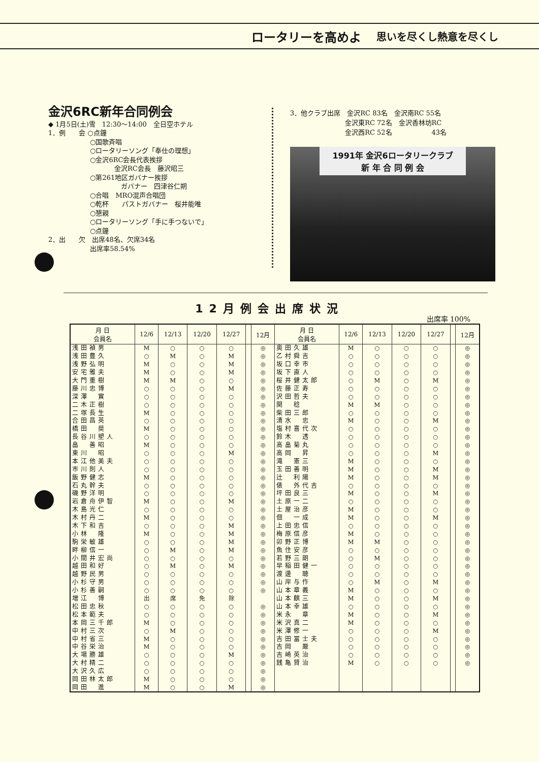ロータリーを高めよ 思いを尽くし熱意を尽くし
金沢6RC新年合同例会
◆ 1月5日(土)雪　12:30〜14:00　全日空ホテル
1．例　　会 ○点鐘
　　　　　　 ○国歌斉唱
　　　　　　 ○ロータリーソング「奉仕の理想」
　　　　　　 ○金沢6RC会長代表挨拶
　　　　　　　　　　金沢RC会長　藤沢昭三
　　　　　　 ○第261地区ガバナー挨拶
　　　　　　　　　　　ガバナー　四津谷仁朔
　　　　　　 ○合唱　MRO混声合唱団
　　　　　　 ○乾杯　　パストガバナー　桜井能唯
　　　　　　 ○懇親
　　　　　　 ○ロータリーソング「手に手つないで」
　　　　　　 ○点鐘
2．出　　欠　出席48名、欠席34名
　　　　　　 出席率58.54%
3．他クラブ出席　金沢RC 83名　金沢南RC 55名
　　　　　　　　 金沢東RC 72名　金沢香林坊RC
　　　　　　　　 金沢西RC 52名　　　　　　43名
1991年 金沢6ロータリークラブ
新 年 合 同 例 会
12月例会出席状況
出席率 100%
| 月 日 会員名 | 12/6 | 12/13 | 12/20 | 12/27 | | 12月 | 月 日 会員名 | 12/6 | 12/13 | 12/20 | 12/27 | | 12月 |
| --- | --- | --- | --- | --- | --- | --- | --- | --- | --- | --- | --- | --- | --- |
| 浅田禎男 | M | ○ | ○ | ○ | | ◎ | 奥田久雄 | M | ○ | ○ | ○ | | ◎ |
| 浅田豊久 | ○ | M | ○ | M | | ◎ | 乙村舜吉 | ○ | ○ | ○ | ○ | | ◎ |
| 浅野弘明 | M | ○ | ○ | M | | ◎ | 坂口幸市 | ○ | ○ | ○ | ○ | | ◎ |
| 安宅雅夫 | M | ○ | ○ | M | | ◎ | 坂下直人 | ○ | ○ | ○ | ○ | | ◎ |
| 大門重樹 | M | M | ○ | ○ | | ◎ | 桜井健太郎 | ○ | M | ○ | M | | ◎ |
| 藤川忠博 | ○ | ○ | ○ | M | | ◎ | 佐藤正寿 | ○ | ○ | ○ | ○ | | ◎ |
| 深澤 實 | ○ | ○ | ○ | ○ | | ◎ | 沢田哲夫 | ○ | ○ | ○ | ○ | | ◎ |
| 二木正樹 | ○ | ○ | ○ | ○ | | ◎ | 関 稔 | M | M | ○ | ○ | | ◎ |
| 二塚長生 | M | ○ | ○ | ○ | | ◎ | 柴田三郎 | ○ | ○ | ○ | ○ | | ◎ |
| 合田昌英 | ○ | ○ | ○ | ○ | | ◎ | 清水 忠 | M | ○ | ○ | M | | ◎ |
| 橋田 奨 | M | ○ | ○ | ○ | | ◎ | 塩村喜代次 | ○ | ○ | ○ | ○ | | ◎ |
| 長谷川塑人 | ○ | ○ | ○ | ○ | | ◎ | 鈴木 透 | ○ | ○ | ○ | ○ | | ◎ |
| 畠 善昭 | M | ○ | ○ | ○ | | ◎ | 高畠菊丸 | ○ | ○ | ○ | ○ | | ◎ |
| 東川 昭 | ○ | ○ | ○ | M | | ◎ | 高岡 昇 | ○ | ○ | ○ | M | | ◎ |
| 本江他美夫 | ○ | ○ | ○ | ○ | | ◎ | 滝 憲三 | M | ○ | ○ | ○ | | ◎ |
| 市川則人 | ○ | ○ | ○ | ○ | | ◎ | 玉田善明 | M | ○ | ○ | M | | ◎ |
| 飯野健志 | M | ○ | ○ | ○ | | ◎ | 辻 利陽 | M | ○ | ○ | M | | ◎ |
| 石丸幹夫 | ○ | ○ | ○ | ○ | | ◎ | 俵 外代吉 | ○ | ○ | ○ | ○ | | ◎ |
| 磯野洋明 | ○ | ○ | ○ | ○ | | ◎ | 坪田良三 | M | ○ | ○ | M | | ◎ |
| 岩倉舟伊智 | M | ○ | ○ | M | | ◎ | 土原一二 | ○ | ○ | ○ | ○ | | ◎ |
| 木島光仁 | ○ | ○ | ○ | ○ | | ◎ | 土屋治彦 | M | ○ | ○ | ○ | | ◎ |
| 木村丹二 | M | ○ | ○ | ○ | | ◎ | 佃 一成 | M | ○ | ○ | M | | ◎ |
| 木下和吉 | ○ | ○ | ○ | M | | ◎ | 上田忠信 | ○ | ○ | ○ | ○ | | ◎ |
| 小林 隆 | M | ○ | ○ | M | | ◎ | 梅原信彦 | M | ○ | ○ | ○ | | ◎ |
| 駒栄敏雄 | ○ | ○ | ○ | M | | ◎ | 卯野正博 | M | M | ○ | ○ | | ◎ |
| 畔柳信一 | ○ | M | ○ | M | | ◎ | 魚住安彦 | ○ | ○ | ○ | ○ | | ◎ |
| 小間井宏尚 | ○ | ○ | ○ | ○ | | ◎ | 若野三朗 | ○ | M | ○ | ○ | | ◎ |
| 越田和好 | ○ | M | ○ | M | | ◎ | 早稲田健一 | ○ | ○ | ○ | ○ | | ◎ |
| 越野民男 | ○ | ○ | ○ | ○ | | ◎ | 渡邊 聴 | ○ | ○ | ○ | ○ | | ◎ |
| 小杉守男 | ○ | ○ | ○ | ○ | | ◎ | 山岸与作 | ○ | M | ○ | M | | ◎ |
| 小杉善嗣 | ○ | ○ | ○ | ○ | | ◎ | 山本章義 | M | ○ | ○ | ○ | | ◎ |
| 増江 博 | 出 | 席 | 免 | 除 | | | 山本麒三 | M | ○ | ○ | M | | ◎ |
| 松田忠秋 | ○ | ○ | ○ | ○ | | ◎ | 山本幸雄 | ○ | ○ | ○ | ○ | | ◎ |
| 松本範夫 | ○ | ○ | ○ | ○ | | ◎ | 米永 章 | M | ○ | ○ | M | | ◎ |
| 本岡三千郎 | M | ○ | ○ | ○ | | ◎ | 米沢真二 | M | ○ | ○ | ○ | | ◎ |
| 中村三次 | ○ | M | ○ | ○ | | ◎ | 米澤修一 | ○ | ○ | ○ | M | | ◎ |
| 中村省三 | M | ○ | ○ | ○ | | ◎ | 吉田冨士夫 | ○ | ○ | ○ | ○ | | ◎ |
| 中谷栄治 | M | ○ | ○ | ○ | | ◎ | 吉岡 厳 | ○ | ○ | ○ | ○ | | ◎ |
| 大場勝雄 | ○ | ○ | ○ | M | | ◎ | 吉崎英治 | ○ | ○ | ○ | ○ | | ◎ |
| 大村精二 | ○ | ○ | ○ | ○ | | ◎ | 銭亀賢治 | M | ○ | ○ | ○ | | ◎ |
| 大沢久広 | ○ | ○ | ○ | ○ | | ◎ | | | | | | | |
| 岡田林太郎 | M | ○ | ○ | ○ | | ◎ | | | | | | | |
| 岡田 進 | M | ○ | ○ | M | | ◎ | | | | | | | |